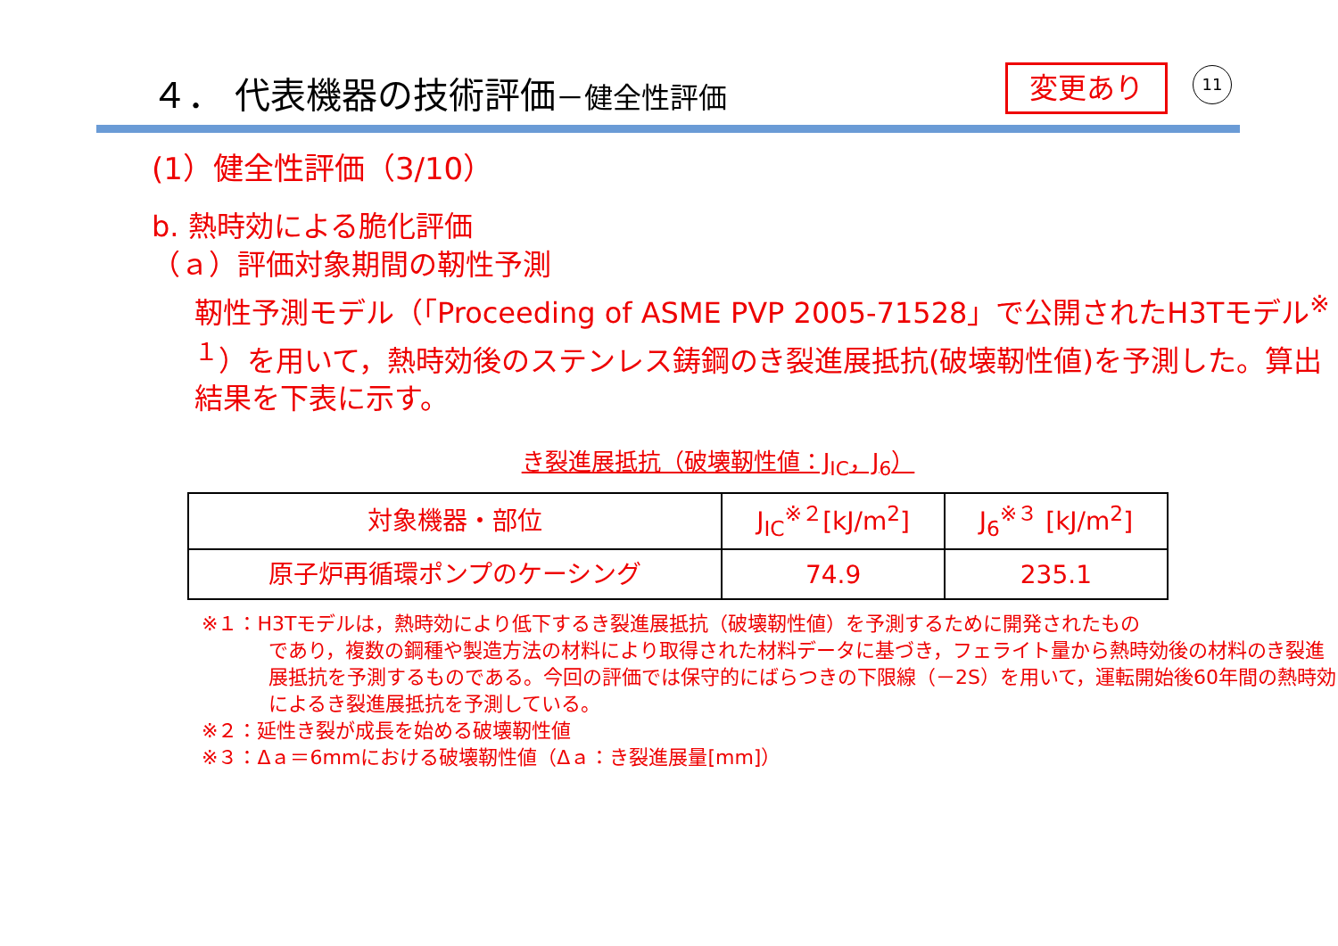４． 代表機器の技術評価－健全性評価 変更あり 11
(1）健全性評価（3/10）
b. 熱時効による脆化評価
（ａ）評価対象期間の靭性予測
靭性予測モデル（「Proceeding of ASME PVP 2005-71528」で公開されたH3Tモデル<sup>※１</sup>）を用いて，熱時効後のステンレス鋳鋼のき裂進展抵抗(破壊靭性値)を予測した。算出結果を下表に示す。
き裂進展抵抗（破壊靭性値：J<sub>IC</sub>，J<sub>6</sub>）
| 対象機器・部位 | J<sub>IC</sub><sup>※２</sup>[kJ/m<sup>2</sup>] | J<sub>6</sub><sup>※３</sup> [kJ/m<sup>2</sup>] |
| 原子炉再循環ポンプのケーシング | 74.9 | 235.1 |
※１：H3Tモデルは，熱時効により低下するき裂進展抵抗（破壊靭性値）を予測するために開発されたもの
であり，複数の鋼種や製造方法の材料により取得された材料データに基づき，フェライト量から熱時効後の材料のき裂進展抵抗を予測するものである。今回の評価では保守的にばらつきの下限線（－2S）を用いて，運転開始後60年間の熱時効によるき裂進展抵抗を予測している。
※２：延性き裂が成長を始める破壊靭性値
※３：Δａ＝6mmにおける破壊靭性値（Δａ：き裂進展量[mm]）